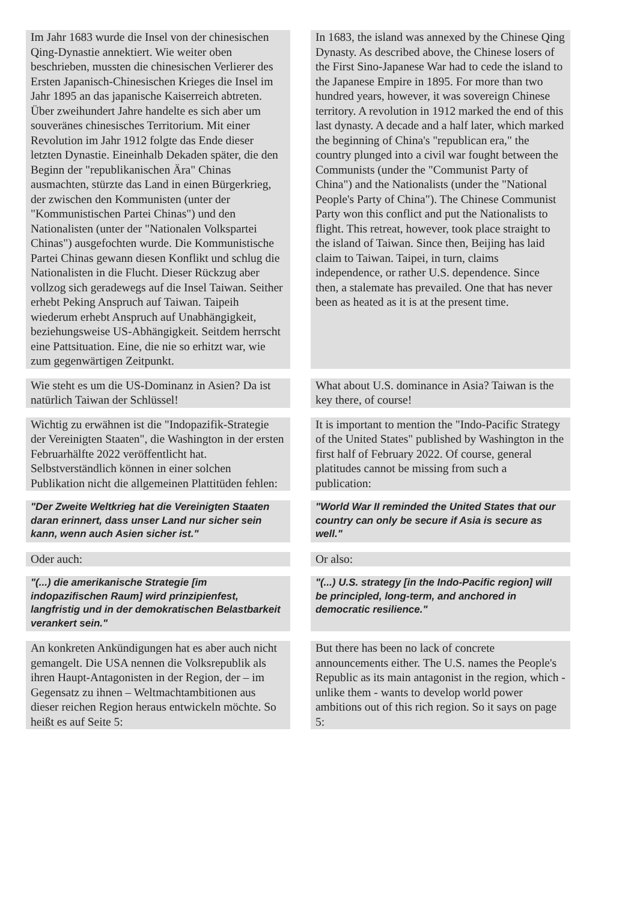| Im Jahr 1683 wurde die Insel von der chinesischen Qing-Dynastie annektiert. Wie weiter oben beschrieben, mussten die chinesischen Verlierer des Ersten Japanisch-Chinesischen Krieges die Insel im Jahr 1895 an das japanische Kaiserreich abtreten. Über zweihundert Jahre handelte es sich aber um souveränes chinesisches Territorium. Mit einer Revolution im Jahr 1912 folgte das Ende dieser letzten Dynastie. Eineinhalb Dekaden später, die den Beginn der "republikanischen Ära" Chinas ausmachten, stürzte das Land in einen Bürgerkrieg, der zwischen den Kommunisten (unter der "Kommunistischen Partei Chinas") und den Nationalisten (unter der "Nationalen Volkspartei Chinas") ausgefochten wurde. Die Kommunistische Partei Chinas gewann diesen Konflikt und schlug die Nationalisten in die Flucht. Dieser Rückzug aber vollzog sich geradewegs auf die Insel Taiwan. Seither erhebt Peking Anspruch auf Taiwan. Taipeih wiederum erhebt Anspruch auf Unabhängigkeit, beziehungsweise US-Abhängigkeit. Seitdem herrscht eine Pattsituation. Eine, die nie so erhitzt war, wie zum gegenwärtigen Zeitpunkt. | In 1683, the island was annexed by the Chinese Qing Dynasty. As described above, the Chinese losers of the First Sino-Japanese War had to cede the island to the Japanese Empire in 1895. For more than two hundred years, however, it was sovereign Chinese territory. A revolution in 1912 marked the end of this last dynasty. A decade and a half later, which marked the beginning of China's "republican era," the country plunged into a civil war fought between the Communists (under the "Communist Party of China") and the Nationalists (under the "National People's Party of China"). The Chinese Communist Party won this conflict and put the Nationalists to flight. This retreat, however, took place straight to the island of Taiwan. Since then, Beijing has laid claim to Taiwan. Taipei, in turn, claims independence, or rather U.S. dependence. Since then, a stalemate has prevailed. One that has never been as heated as it is at the present time. |
| Wie steht es um die US-Dominanz in Asien? Da ist natürlich Taiwan der Schlüssel! | What about U.S. dominance in Asia? Taiwan is the key there, of course! |
| Wichtig zu erwähnen ist die "Indopazifik-Strategie der Vereinigten Staaten", die Washington in der ersten Februarhälfte 2022 veröffentlicht hat. Selbstverständlich können in einer solchen Publikation nicht die allgemeinen Plattitüden fehlen: | It is important to mention the "Indo-Pacific Strategy of the United States" published by Washington in the first half of February 2022. Of course, general platitudes cannot be missing from such a publication: |
| "Der Zweite Weltkrieg hat die Vereinigten Staaten daran erinnert, dass unser Land nur sicher sein kann, wenn auch Asien sicher ist." | "World War II reminded the United States that our country can only be secure if Asia is secure as well." |
| Oder auch: | Or also: |
| "(...) die amerikanische Strategie [im indopazifischen Raum] wird prinzipienfest, langfristig und in der demokratischen Belastbarkeit verankert sein." | "(...) U.S. strategy [in the Indo-Pacific region] will be principled, long-term, and anchored in democratic resilience." |
| An konkreten Ankündigungen hat es aber auch nicht gemangelt. Die USA nennen die Volksrepublik als ihren Haupt-Antagonisten in der Region, der – im Gegensatz zu ihnen – Weltmachtambitionen aus dieser reichen Region heraus entwickeln möchte. So heißt es auf Seite 5: | But there has been no lack of concrete announcements either. The U.S. names the People's Republic as its main antagonist in the region, which - unlike them - wants to develop world power ambitions out of this rich region. So it says on page 5: |